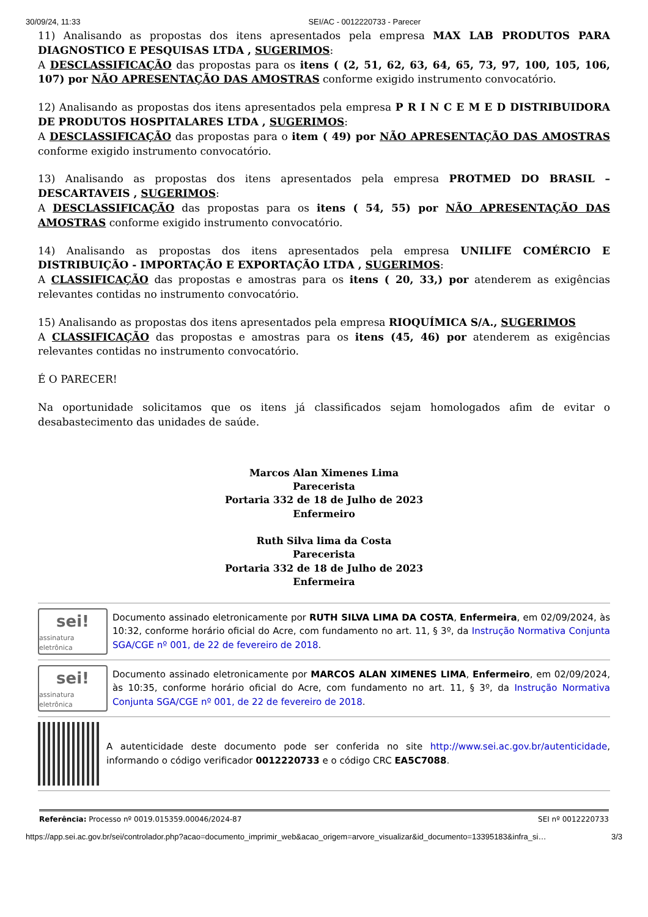30/09/24, 11:33 SEI/AC - 0012220733 - Parecer
11) Analisando as propostas dos itens apresentados pela empresa MAX LAB PRODUTOS PARA DIAGNOSTICO E PESQUISAS LTDA , SUGERIMOS:
A DESCLASSIFICAÇÃO das propostas para os itens ( (2, 51, 62, 63, 64, 65, 73, 97, 100, 105, 106, 107) por NÃO APRESENTAÇÃO DAS AMOSTRAS conforme exigido instrumento convocatório.
12) Analisando as propostas dos itens apresentados pela empresa P R I N C E M E D DISTRIBUIDORA DE PRODUTOS HOSPITALARES LTDA , SUGERIMOS:
A DESCLASSIFICAÇÃO das propostas para o item ( 49) por NÃO APRESENTAÇÃO DAS AMOSTRAS conforme exigido instrumento convocatório.
13) Analisando as propostas dos itens apresentados pela empresa PROTMED DO BRASIL – DESCARTAVEIS , SUGERIMOS:
A DESCLASSIFICAÇÃO das propostas para os itens ( 54, 55) por NÃO APRESENTAÇÃO DAS AMOSTRAS conforme exigido instrumento convocatório.
14) Analisando as propostas dos itens apresentados pela empresa UNILIFE COMÉRCIO E DISTRIBUIÇÃO - IMPORTAÇÃO E EXPORTAÇÃO LTDA , SUGERIMOS:
A CLASSIFICAÇÃO das propostas e amostras para os itens ( 20, 33,) por atenderem as exigências relevantes contidas no instrumento convocatório.
15) Analisando as propostas dos itens apresentados pela empresa RIOQUÍMICA S/A., SUGERIMOS
A CLASSIFICAÇÃO das propostas e amostras para os itens (45, 46) por atenderem as exigências relevantes contidas no instrumento convocatório.
É O PARECER!
Na oportunidade solicitamos que os itens já classificados sejam homologados afim de evitar o desabastecimento das unidades de saúde.
Marcos Alan Ximenes Lima
Parecerista
Portaria 332 de 18 de Julho de 2023
Enfermeiro
Ruth Silva lima da Costa
Parecerista
Portaria 332 de 18 de Julho de 2023
Enfermeira
sei!
assinatura eletrônica
Documento assinado eletronicamente por RUTH SILVA LIMA DA COSTA, Enfermeira, em 02/09/2024, às 10:32, conforme horário oficial do Acre, com fundamento no art. 11, § 3º, da Instrução Normativa Conjunta SGA/CGE nº 001, de 22 de fevereiro de 2018.
sei!
assinatura eletrônica
Documento assinado eletronicamente por MARCOS ALAN XIMENES LIMA, Enfermeiro, em 02/09/2024, às 10:35, conforme horário oficial do Acre, com fundamento no art. 11, § 3º, da Instrução Normativa Conjunta SGA/CGE nº 001, de 22 de fevereiro de 2018.
A autenticidade deste documento pode ser conferida no site http://www.sei.ac.gov.br/autenticidade, informando o código verificador 0012220733 e o código CRC EA5C7088.
Referência: Processo nº 0019.015359.00046/2024-87 SEI nº 0012220733
https://app.sei.ac.gov.br/sei/controlador.php?acao=documento_imprimir_web&acao_origem=arvore_visualizar&id_documento=13395183&infra_si… 3/3